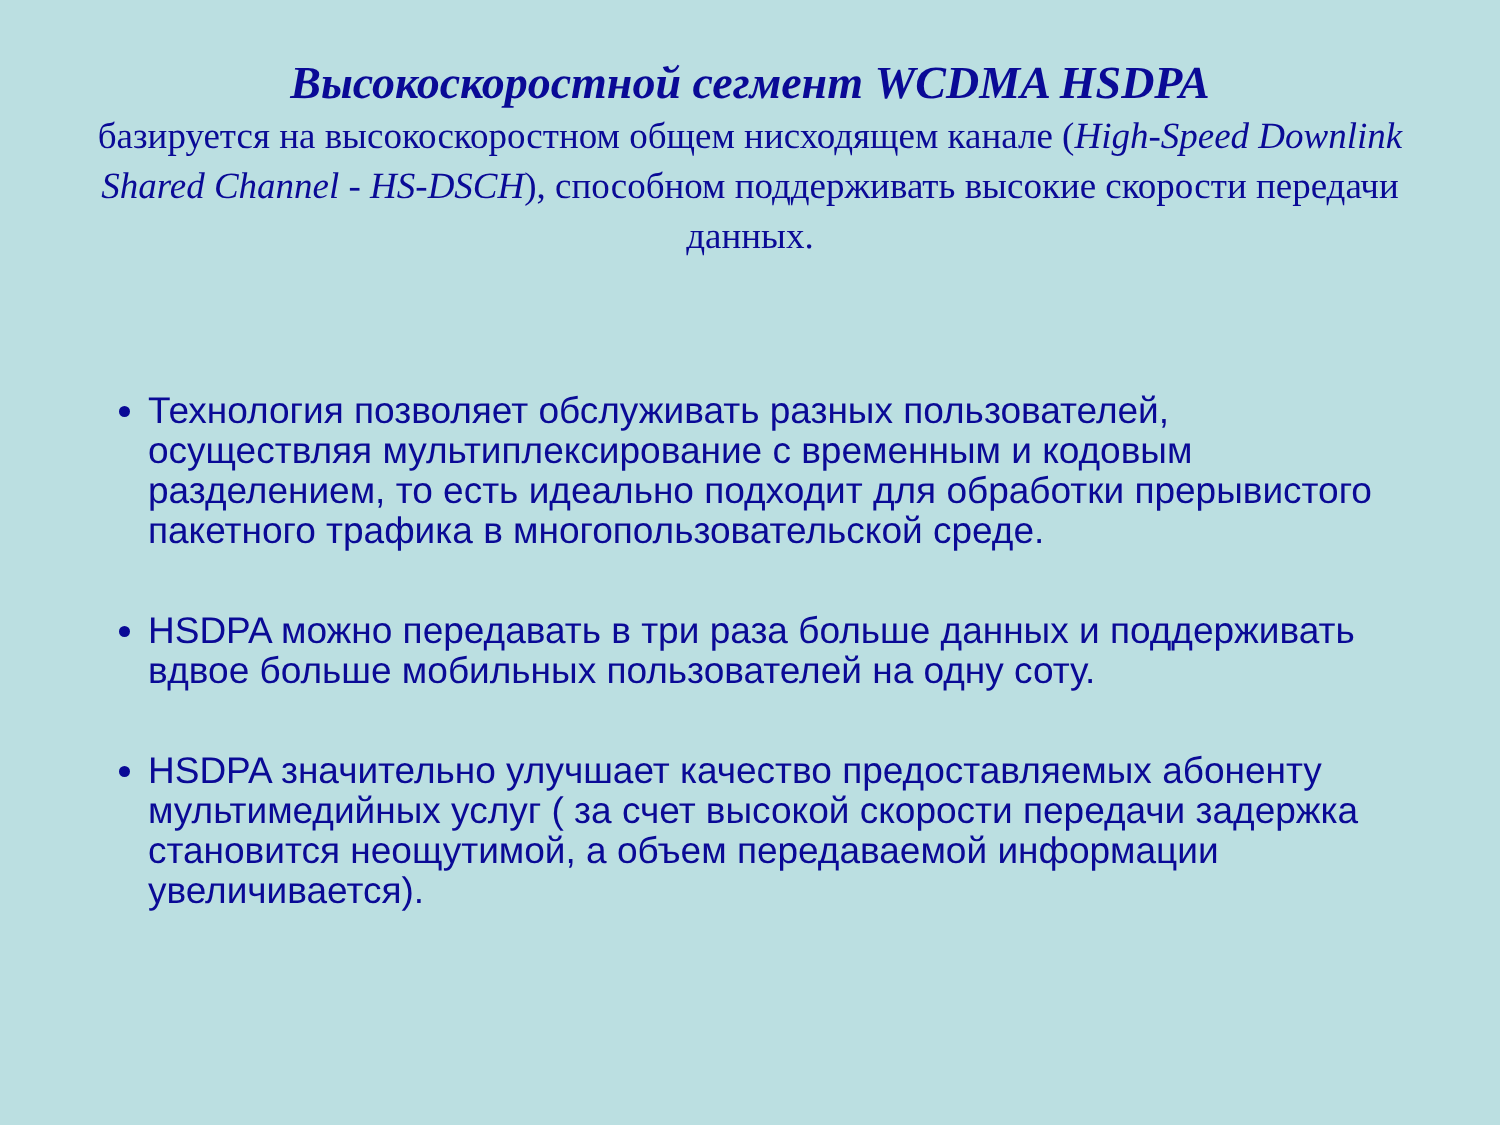Высокоскоростной сегмент WCDMA HSDPA
базируется на высокоскоростном общем нисходящем канале (High-Speed Downlink Shared Channel - HS-DSCH), способном поддерживать высокие скорости передачи данных.
Технология позволяет обслуживать разных пользователей, осуществляя мультиплексирование с временным и кодовым разделением, то есть идеально подходит для обработки прерывистого пакетного трафика в многопользовательской среде.
HSDPA можно передавать в три раза больше данных и поддерживать вдвое больше мобильных пользователей на одну соту.
HSDPA значительно улучшает качество предоставляемых абоненту мультимедийных услуг ( за счет высокой скорости передачи задержка становится неощутимой, а объем передаваемой информации увеличивается).